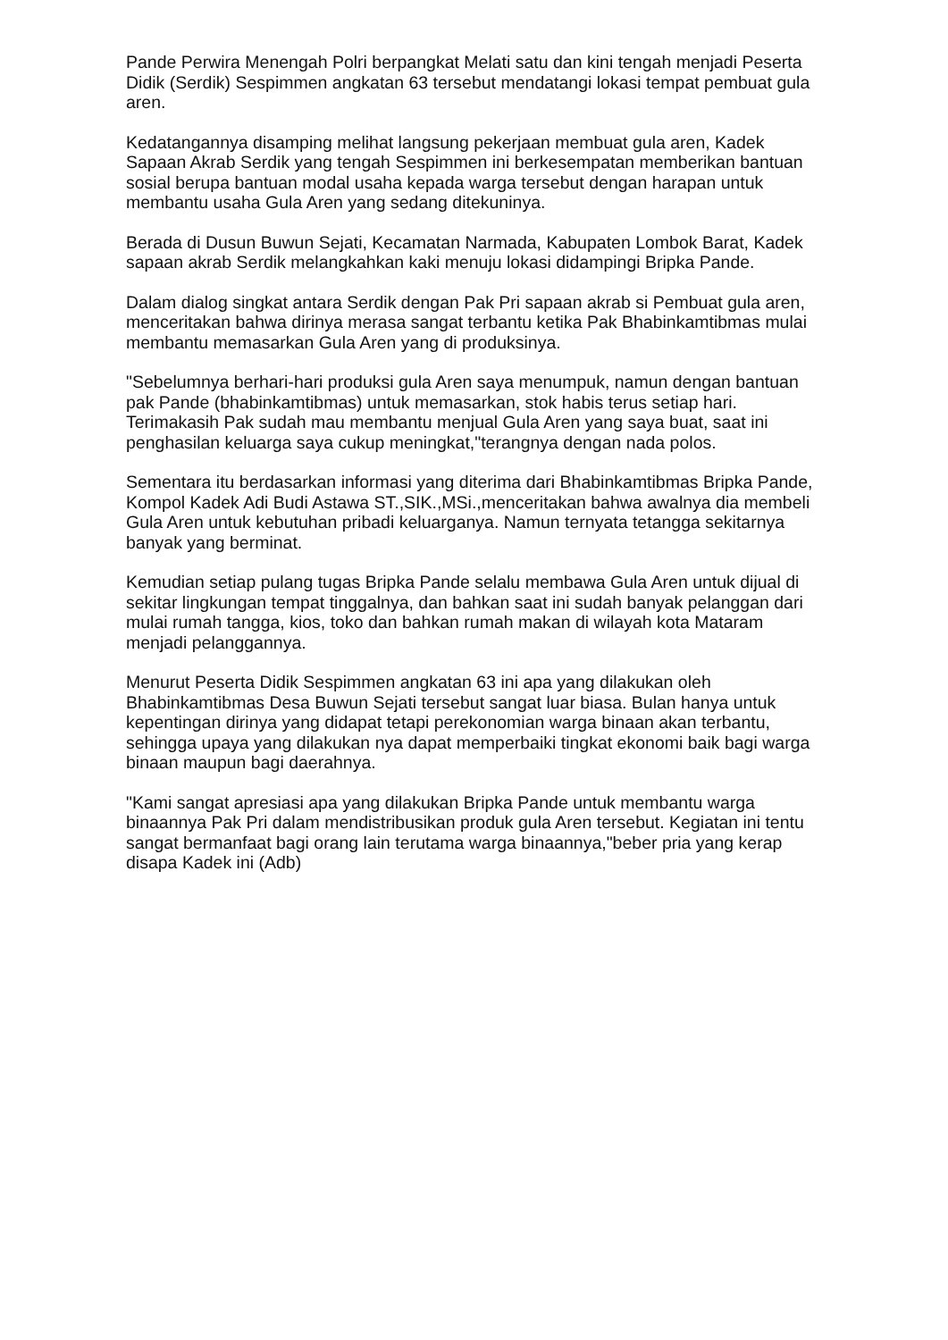Pande Perwira Menengah Polri berpangkat Melati satu dan kini tengah menjadi Peserta Didik (Serdik) Sespimmen angkatan 63 tersebut mendatangi lokasi tempat pembuat gula aren.
Kedatangannya disamping melihat langsung pekerjaan membuat gula aren, Kadek Sapaan Akrab Serdik yang tengah Sespimmen ini berkesempatan memberikan bantuan sosial berupa bantuan modal usaha kepada warga tersebut dengan harapan untuk membantu usaha Gula Aren yang sedang ditekuninya.
Berada di Dusun Buwun Sejati, Kecamatan Narmada, Kabupaten Lombok Barat, Kadek sapaan akrab Serdik melangkahkan kaki menuju lokasi didampingi Bripka Pande.
Dalam dialog singkat antara Serdik dengan Pak Pri sapaan akrab si Pembuat gula aren, menceritakan bahwa dirinya merasa sangat terbantu ketika Pak Bhabinkamtibmas mulai membantu memasarkan Gula Aren yang di produksinya.
"Sebelumnya berhari-hari produksi gula Aren saya menumpuk, namun dengan bantuan pak Pande (bhabinkamtibmas) untuk memasarkan, stok habis terus setiap hari. Terimakasih Pak sudah mau membantu menjual Gula Aren yang saya buat, saat ini penghasilan keluarga saya cukup meningkat,"terangnya dengan nada polos.
Sementara itu berdasarkan informasi yang diterima dari Bhabinkamtibmas Bripka Pande, Kompol Kadek Adi Budi Astawa ST.,SIK.,MSi.,menceritakan bahwa awalnya dia membeli Gula Aren untuk kebutuhan pribadi keluarganya. Namun ternyata tetangga sekitarnya banyak yang berminat.
Kemudian setiap pulang tugas Bripka Pande selalu membawa Gula Aren untuk dijual di sekitar lingkungan tempat tinggalnya, dan bahkan saat ini sudah banyak pelanggan dari mulai rumah tangga, kios, toko dan bahkan rumah makan di wilayah kota Mataram menjadi pelanggannya.
Menurut Peserta Didik Sespimmen angkatan 63 ini apa yang dilakukan oleh Bhabinkamtibmas Desa Buwun Sejati tersebut sangat luar biasa. Bulan hanya untuk kepentingan dirinya yang didapat tetapi perekonomian warga binaan akan terbantu, sehingga upaya yang dilakukan nya dapat memperbaiki tingkat ekonomi baik bagi warga binaan maupun bagi daerahnya.
"Kami sangat apresiasi apa yang dilakukan Bripka Pande untuk membantu warga binaannya Pak Pri dalam mendistribusikan produk gula Aren tersebut. Kegiatan ini tentu sangat bermanfaat bagi orang lain terutama warga binaannya,"beber pria yang kerap disapa Kadek ini (Adb)